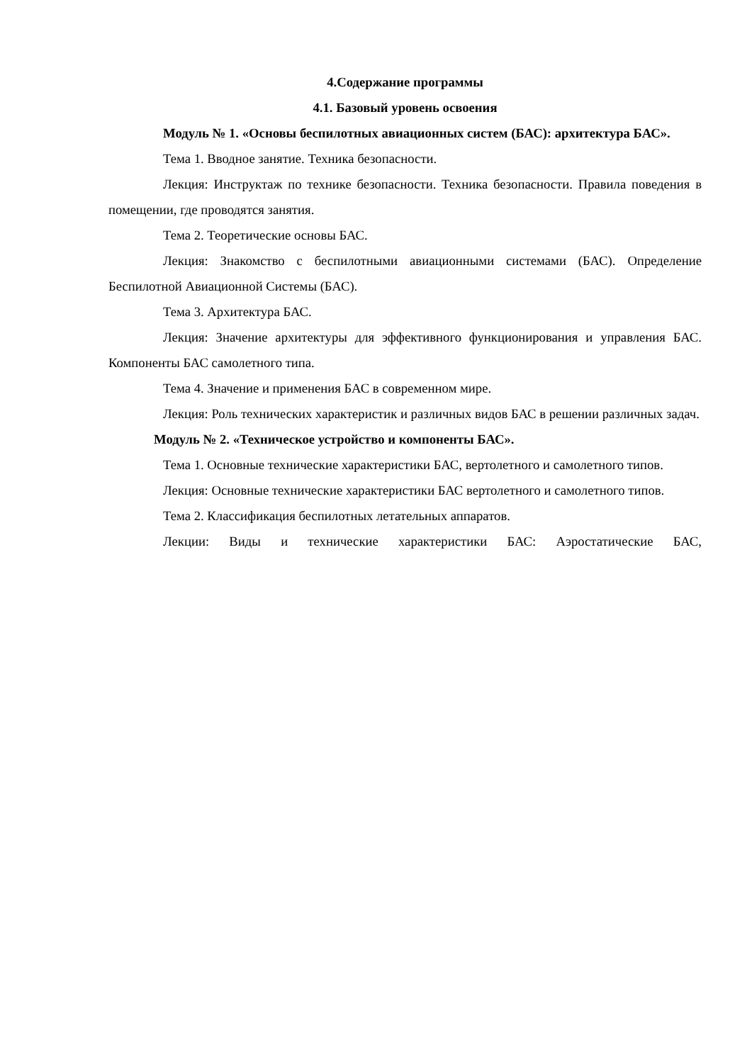4.Содержание программы
4.1. Базовый уровень освоения
Модуль № 1. «Основы беспилотных авиационных систем (БАС): архитектура БАС».
Тема 1. Вводное занятие. Техника безопасности.
Лекция: Инструктаж по технике безопасности. Техника безопасности. Правила поведения в помещении, где проводятся занятия.
Тема 2. Теоретические основы БАС.
Лекция: Знакомство с беспилотными авиационными системами (БАС). Определение Беспилотной Авиационной Системы (БАС).
Тема 3. Архитектура БАС.
Лекция: Значение архитектуры для эффективного функционирования и управления БАС. Компоненты БАС самолетного типа.
Тема 4. Значение и применения БАС в современном мире.
Лекция: Роль технических характеристик и различных видов БАС в решении различных задач.
Модуль № 2. «Техническое устройство и компоненты БАС».
Тема 1. Основные технические характеристики БАС, вертолетного и самолетного типов.
Лекция: Основные технические характеристики БАС вертолетного и самолетного типов.
Тема 2. Классификация беспилотных летательных аппаратов.
Лекции: Виды и технические характеристики БАС: Аэростатические БАС,